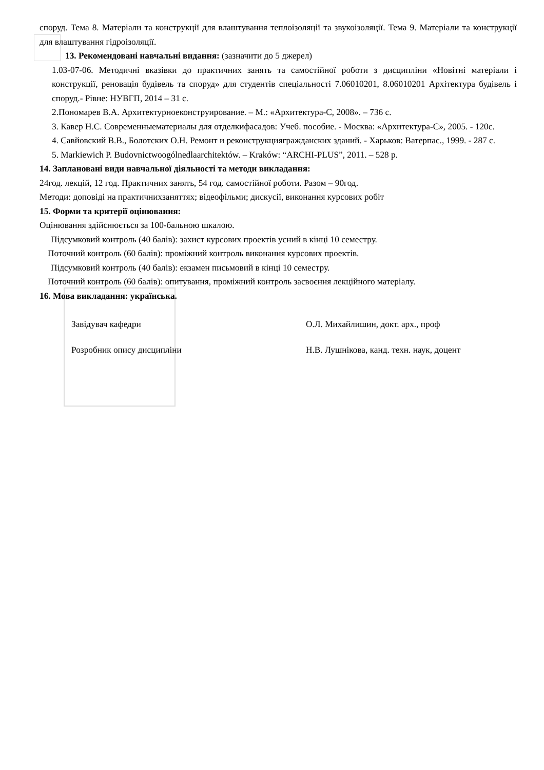споруд. Тема 8. Матеріали та конструкції для влаштування теплоізоляції та звукоізоляції. Тема 9. Матеріали та конструкції для влаштування гідроізоляції.
13. Рекомендовані навчальні видання: (зазначити до 5 джерел)
1.03-07-06. Методичні вказівки до практичних занять та самостійної роботи з дисципліни «Новітні матеріали і конструкції, реновація будівель та споруд» для студентів спеціальності 7.06010201, 8.06010201 Архітектура будівель і споруд.- Рівне: НУВГП, 2014 – 31 с.
2.Пономарев В.А. Архитектурноеконструирование. – М.: «Архитектура-С, 2008». – 736 с.
3. Кавер Н.С. Современныематериалы для отделкифасадов: Учеб. пособие. - Москва: «Архитектура-С», 2005. - 120с.
4. Савйовский В.В., Болотских О.Н. Ремонт и реконструкциягражданских зданий. - Харьков: Ватерпас., 1999. - 287 с.
5. Markiewich P. Budovnictwoogólnedlaarchitektów. – Kraków: “ARCHI-PLUS”, 2011. – 528 p.
14. Заплановані види навчальної діяльності та методи викладання:
24год. лекцій, 12 год. Практичних занять, 54 год. самостійної роботи. Разом – 90год.
Методи: доповіді на практичнихзаняттях; відеофільми; дискусії, виконання курсових робіт
15. Форми та критерії оцінювання:
Оцінювання здійснюється за 100-бальною шкалою.
Підсумковий контроль (40 балів): захист курсових проектів усний в кінці 10 семестру.
Поточний контроль (60 балів): проміжний контроль виконання курсових проектів.
Підсумковий контроль (40 балів): екзамен письмовий в кінці 10 семестру.
Поточний контроль (60 балів): опитування, проміжний контроль засвоєння лекційного матеріалу.
16. Мова викладання: українська.
Завідувач кафедри О.Л. Михайлишин, докт. арх., проф
Розробник опису дисципліни Н.В. Лушнікова, канд. техн. наук, доцент